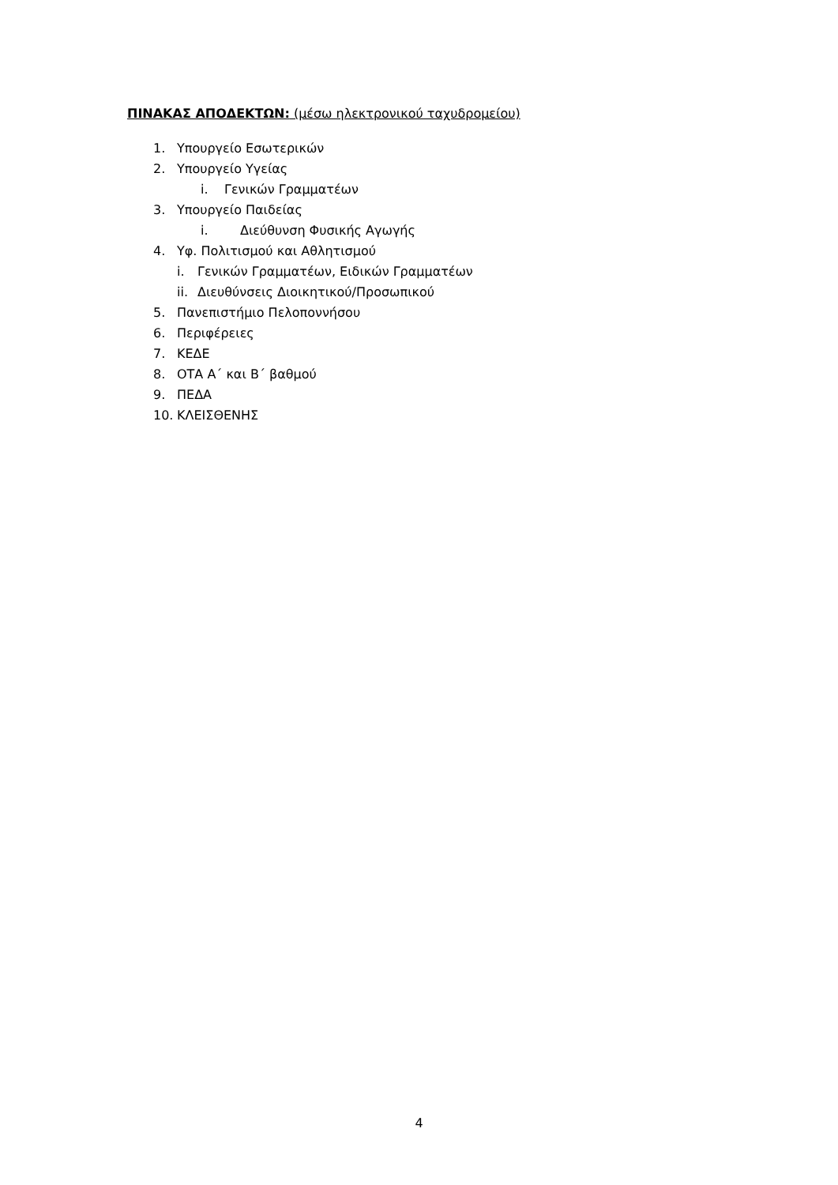ΠΙΝΑΚΑΣ ΑΠΟΔΕΚΤΩΝ: (μέσω ηλεκτρονικού ταχυδρομείου)
1. Υπουργείο Εσωτερικών
2. Υπουργείο Υγείας
i. Γενικών Γραμματέων
3. Υπουργείο Παιδείας
i. Διεύθυνση Φυσικής Αγωγής
4. Υφ. Πολιτισμού και Αθλητισμού
i. Γενικών Γραμματέων, Ειδικών Γραμματέων
ii. Διευθύνσεις Διοικητικού/Προσωπικού
5. Πανεπιστήμιο Πελοποννήσου
6. Περιφέρειες
7. ΚΕΔΕ
8. ΟΤΑ Α΄ και Β΄ βαθμού
9. ΠΕΔΑ
10. ΚΛΕΙΣΘΕΝΗΣ
4